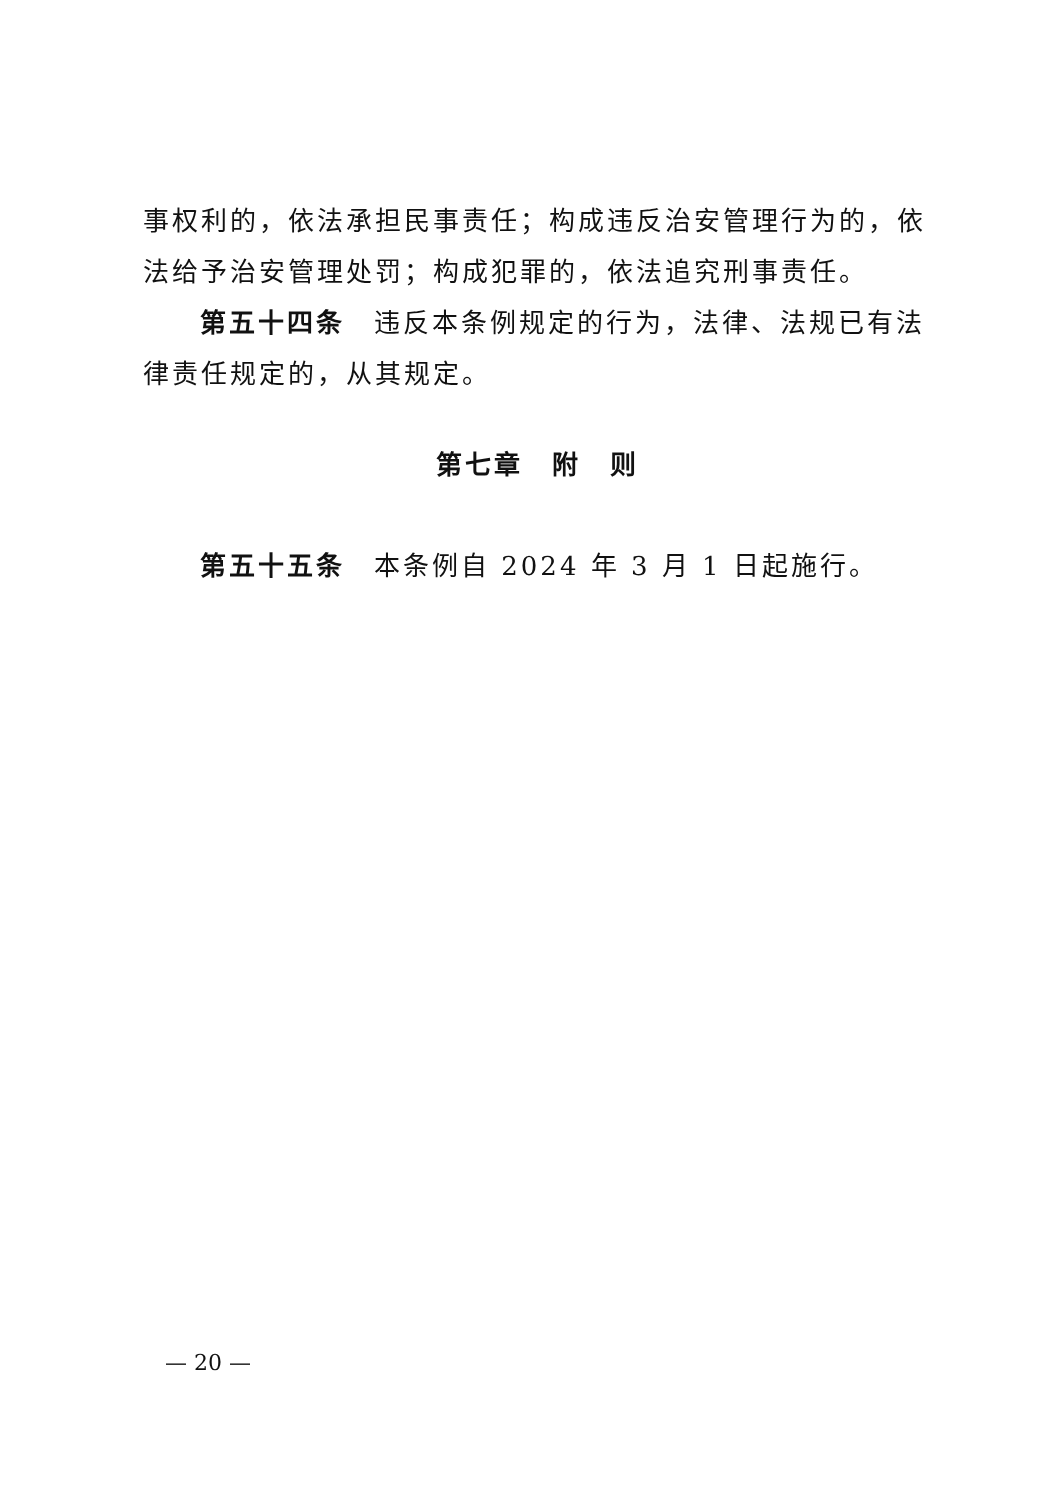事权利的，依法承担民事责任；构成违反治安管理行为的，依法给予治安管理处罚；构成犯罪的，依法追究刑事责任。
第五十四条　违反本条例规定的行为，法律、法规已有法律责任规定的，从其规定。
第七章　附　则
第五十五条　本条例自 2024 年 3 月 1 日起施行。
— 20 —